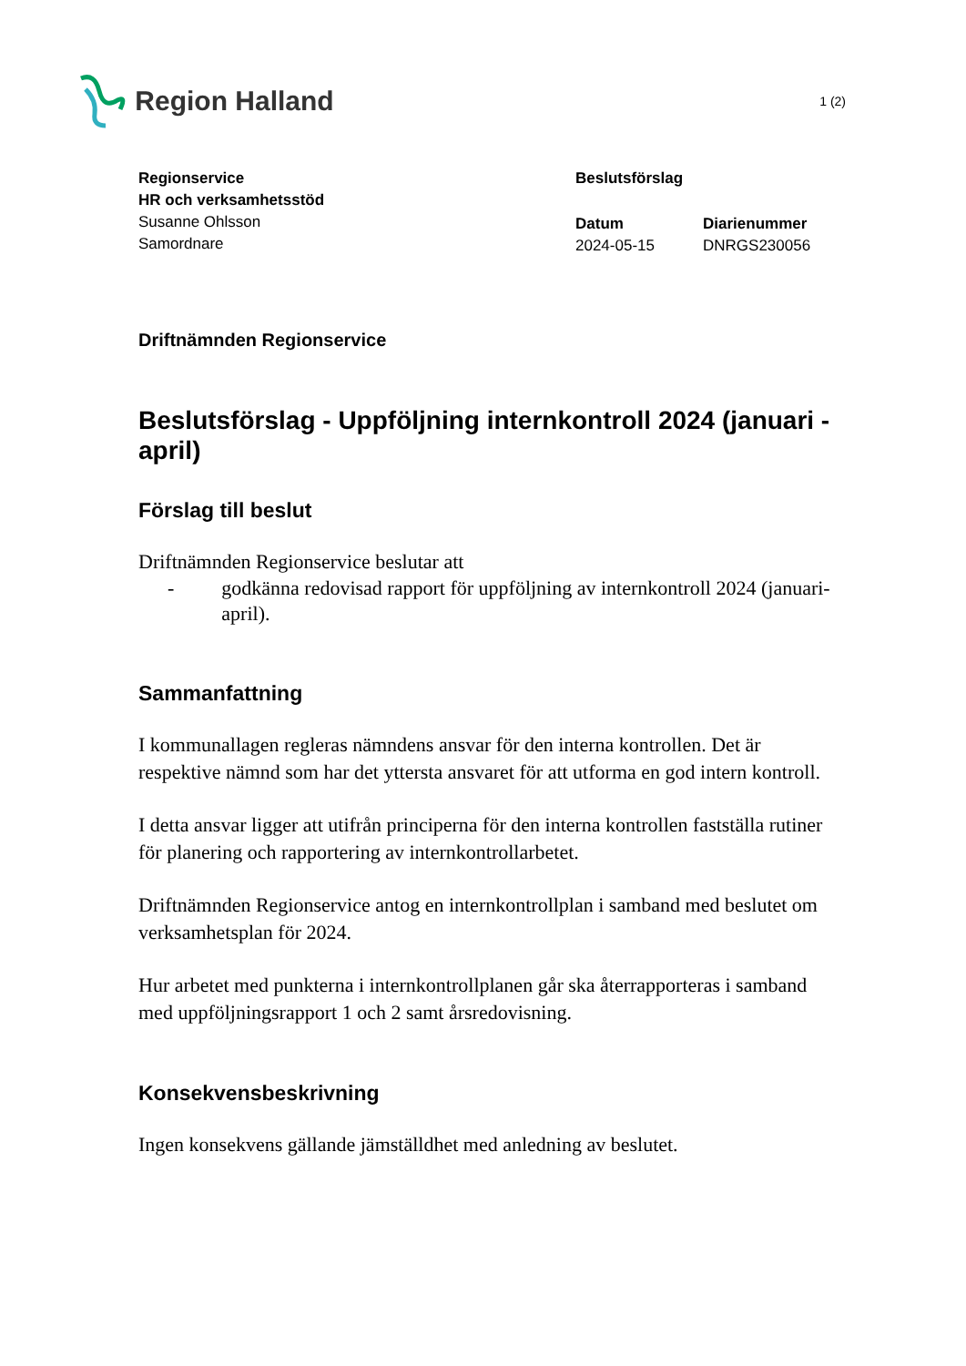Region Halland
1 (2)
Regionservice
HR och verksamhetsstöd
Susanne Ohlsson
Samordnare
Beslutsförslag
Datum
2024-05-15
Diarienummer
DNRGS230056
Driftnämnden Regionservice
Beslutsförslag - Uppföljning internkontroll 2024 (januari - april)
Förslag till beslut
Driftnämnden Regionservice beslutar att
- godkänna redovisad rapport för uppföljning av internkontroll 2024 (januari-april).
Sammanfattning
I kommunallagen regleras nämndens ansvar för den interna kontrollen. Det är respektive nämnd som har det yttersta ansvaret för att utforma en god intern kontroll.
I detta ansvar ligger att utifrån principerna för den interna kontrollen fastställa rutiner för planering och rapportering av internkontrollarbetet.
Driftnämnden Regionservice antog en internkontrollplan i samband med beslutet om verksamhetsplan för 2024.
Hur arbetet med punkterna i internkontrollplanen går ska återrapporteras i samband med uppföljningsrapport 1 och 2 samt årsredovisning.
Konsekvensbeskrivning
Ingen konsekvens gällande jämställdhet med anledning av beslutet.